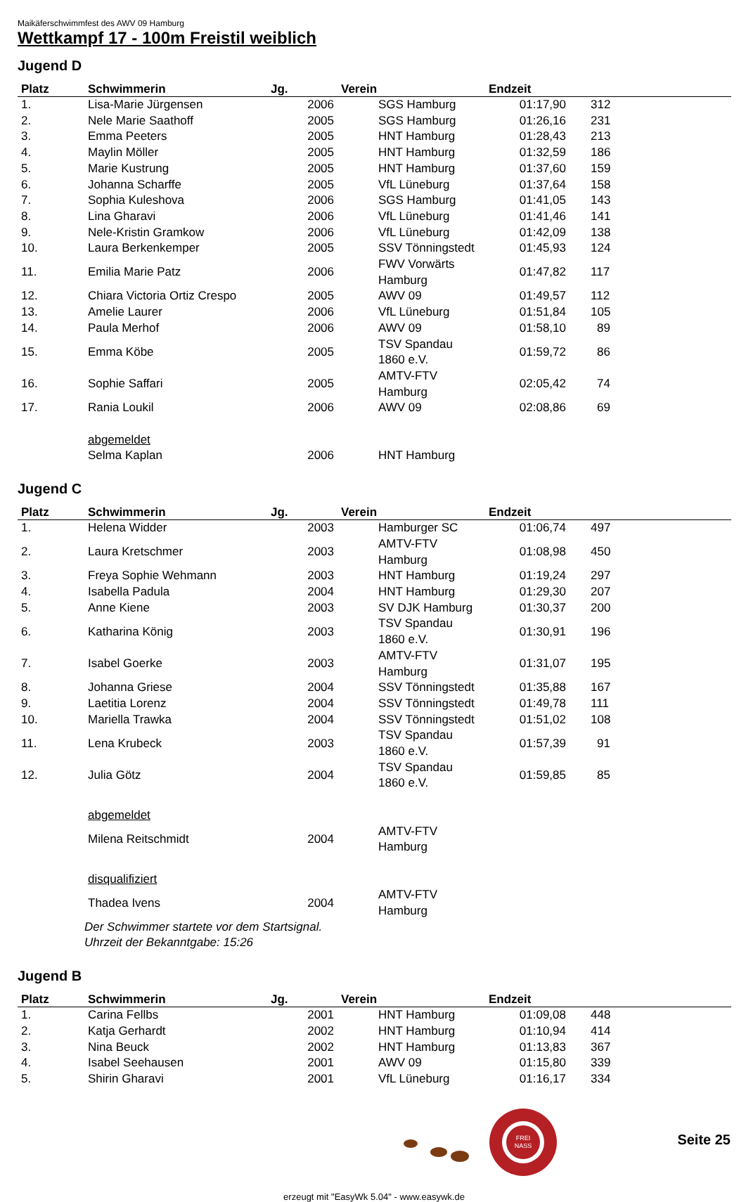Maikäferschwimmfest des AWV 09 Hamburg
Wettkampf 17 - 100m Freistil weiblich
Jugend D
| Platz | Schwimmerin | Jg. | Verein | Endzeit | |
| --- | --- | --- | --- | --- | --- |
| 1. | Lisa-Marie Jürgensen | 2006 | SGS Hamburg | 01:17,90 | 312 |
| 2. | Nele Marie Saathoff | 2005 | SGS Hamburg | 01:26,16 | 231 |
| 3. | Emma Peeters | 2005 | HNT Hamburg | 01:28,43 | 213 |
| 4. | Maylin Möller | 2005 | HNT Hamburg | 01:32,59 | 186 |
| 5. | Marie Kustrung | 2005 | HNT Hamburg | 01:37,60 | 159 |
| 6. | Johanna Scharffe | 2005 | VfL Lüneburg | 01:37,64 | 158 |
| 7. | Sophia Kuleshova | 2006 | SGS Hamburg | 01:41,05 | 143 |
| 8. | Lina Gharavi | 2006 | VfL Lüneburg | 01:41,46 | 141 |
| 9. | Nele-Kristin Gramkow | 2006 | VfL Lüneburg | 01:42,09 | 138 |
| 10. | Laura Berkenkemper | 2005 | SSV Tönningstedt | 01:45,93 | 124 |
| 11. | Emilia Marie Patz | 2006 | FWV Vorwärts Hamburg | 01:47,82 | 117 |
| 12. | Chiara Victoria Ortiz Crespo | 2005 | AWV 09 | 01:49,57 | 112 |
| 13. | Amelie Laurer | 2006 | VfL Lüneburg | 01:51,84 | 105 |
| 14. | Paula Merhof | 2006 | AWV 09 | 01:58,10 | 89 |
| 15. | Emma Köbe | 2005 | TSV Spandau 1860 e.V. | 01:59,72 | 86 |
| 16. | Sophie Saffari | 2005 | AMTV-FTV Hamburg | 02:05,42 | 74 |
| 17. | Rania Loukil | 2006 | AWV 09 | 02:08,86 | 69 |
| | abgemeldet | | | | |
| | Selma Kaplan | 2006 | HNT Hamburg | | |
Jugend C
| Platz | Schwimmerin | Jg. | Verein | Endzeit | |
| --- | --- | --- | --- | --- | --- |
| 1. | Helena Widder | 2003 | Hamburger SC | 01:06,74 | 497 |
| 2. | Laura Kretschmer | 2003 | AMTV-FTV Hamburg | 01:08,98 | 450 |
| 3. | Freya Sophie Wehmann | 2003 | HNT Hamburg | 01:19,24 | 297 |
| 4. | Isabella Padula | 2004 | HNT Hamburg | 01:29,30 | 207 |
| 5. | Anne Kiene | 2003 | SV DJK Hamburg | 01:30,37 | 200 |
| 6. | Katharina König | 2003 | TSV Spandau 1860 e.V. | 01:30,91 | 196 |
| 7. | Isabel Goerke | 2003 | AMTV-FTV Hamburg | 01:31,07 | 195 |
| 8. | Johanna Griese | 2004 | SSV Tönningstedt | 01:35,88 | 167 |
| 9. | Laetitia Lorenz | 2004 | SSV Tönningstedt | 01:49,78 | 111 |
| 10. | Mariella Trawka | 2004 | SSV Tönningstedt | 01:51,02 | 108 |
| 11. | Lena Krubeck | 2003 | TSV Spandau 1860 e.V. | 01:57,39 | 91 |
| 12. | Julia Götz | 2004 | TSV Spandau 1860 e.V. | 01:59,85 | 85 |
| | abgemeldet | | | | |
| | Milena Reitschmidt | 2004 | AMTV-FTV Hamburg | | |
| | disqualifiziert | | | | |
| | Thadea Ivens | 2004 | AMTV-FTV Hamburg | | |
| | Der Schwimmer startete vor dem Startsignal. Uhrzeit der Bekanntgabe: 15:26 | | | | |
Jugend B
| Platz | Schwimmerin | Jg. | Verein | Endzeit | |
| --- | --- | --- | --- | --- | --- |
| 1. | Carina Fellbs | 2001 | HNT Hamburg | 01:09,08 | 448 |
| 2. | Katja Gerhardt | 2002 | HNT Hamburg | 01:10,94 | 414 |
| 3. | Nina Beuck | 2002 | HNT Hamburg | 01:13,83 | 367 |
| 4. | Isabel Seehausen | 2001 | AWV 09 | 01:15,80 | 339 |
| 5. | Shirin Gharavi | 2001 | VfL Lüneburg | 01:16,17 | 334 |
FREI
NASS
Seite 25
erzeugt mit "EasyWk 5.04" - www.easywk.de